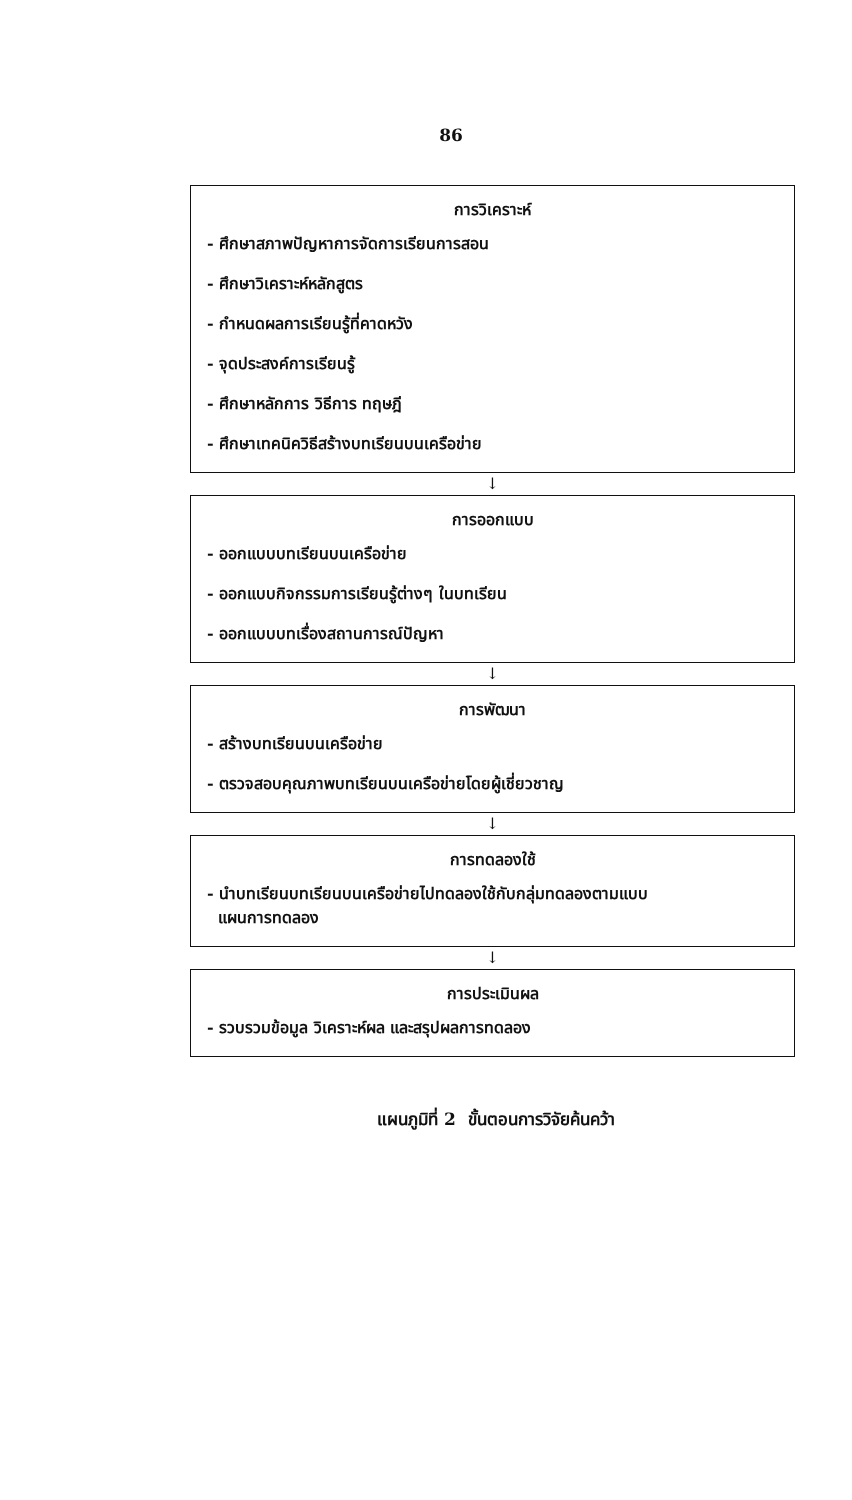86
การวิเคราะห์
- ศึกษาสภาพปัญหาการจัดการเรียนการสอน
- ศึกษาวิเคราะห์หลักสูตร
- กำหนดผลการเรียนรู้ที่คาดหวัง
- จุดประสงค์การเรียนรู้
- ศึกษาหลักการ วิธีการ ทฤษฎี
- ศึกษาเทคนิควิธีสร้างบทเรียนบนเครือข่าย
↓
การออกแบบ
- ออกแบบบทเรียนบนเครือข่าย
- ออกแบบกิจกรรมการเรียนรู้ต่างๆ ในบทเรียน
- ออกแบบบทเรื่องสถานการณ์ปัญหา
↓
การพัฒนา
- สร้างบทเรียนบนเครือข่าย
- ตรวจสอบคุณภาพบทเรียนบนเครือข่ายโดยผู้เชี่ยวชาญ
↓
การทดลองใช้
- นำบทเรียนบทเรียนบนเครือข่ายไปทดลองใช้กับกลุ่มทดลองตามแบบ
แผนการทดลอง
↓
การประเมินผล
- รวบรวมข้อมูล วิเคราะห์ผล และสรุปผลการทดลอง
แผนภูมิที่ 2 ขั้นตอนการวิจัยค้นคว้า